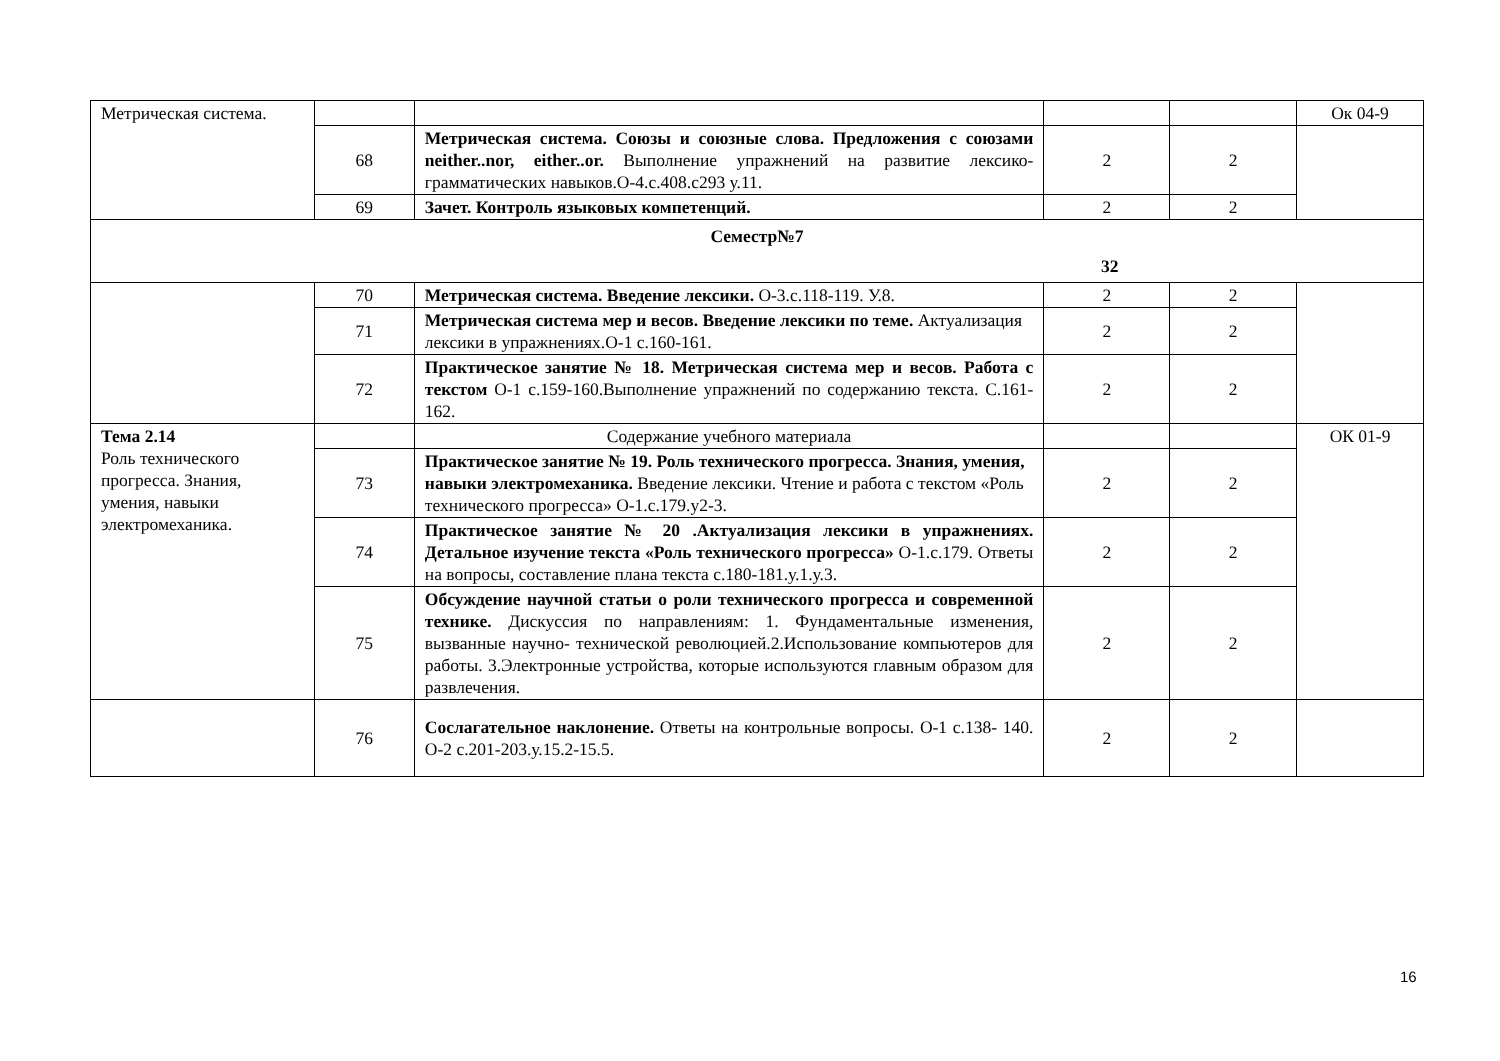| Метрическая система. | | | | | Ок 04-9 |
| | 68 | Метрическая система. Союзы и союзные слова. Предложения с союзами neither..nor, either..or. Выполнение упражнений на развитие лексико- грамматических навыков.О-4.с.408.с293 у.11. | 2 | 2 | |
| | 69 | Зачет. Контроль языковых компетенций. | 2 | 2 | |
| Семестр№7 32 | | | | | |
| | 70 | Метрическая система. Введение лексики. О-3.с.118-119. У.8. | 2 | 2 | |
| | 71 | Метрическая система мер и весов. Введение лексики по теме. Актуализация лексики в упражнениях.О-1 с.160-161. | 2 | 2 | |
| | 72 | Практическое занятие № 18. Метрическая система мер и весов. Работа с текстом О-1 с.159-160.Выполнение упражнений по содержанию текста. С.161-162. | 2 | 2 | |
| Тема 2.14 Роль технического прогресса. Знания, умения, навыки электромеханика. | | Содержание учебного материала | | | ОК 01-9 |
| | 73 | Практическое занятие № 19. Роль технического прогресса. Знания, умения, навыки электромеханика. Введение лексики. Чтение и работа с текстом «Роль технического прогресса» О-1.с.179.у2-3. | 2 | 2 | |
| | 74 | Практическое занятие № 20 .Актуализация лексики в упражнениях. Детальное изучение текста «Роль технического прогресса» О-1.с.179. Ответы на вопросы, составление плана текста с.180-181.у.1.у.3. | 2 | 2 | |
| | 75 | Обсуждение научной статьи о роли технического прогресса и современной технике. Дискуссия по направлениям: 1. Фундаментальные изменения, вызванные научно- технической революцией.2.Использование компьютеров для работы. 3.Электронные устройства, которые используются главным образом для развлечения. | 2 | 2 | |
| | 76 | Сослагательное наклонение. Ответы на контрольные вопросы. О-1 с.138- 140. О-2 с.201-203.у.15.2-15.5. | 2 | 2 | |
16